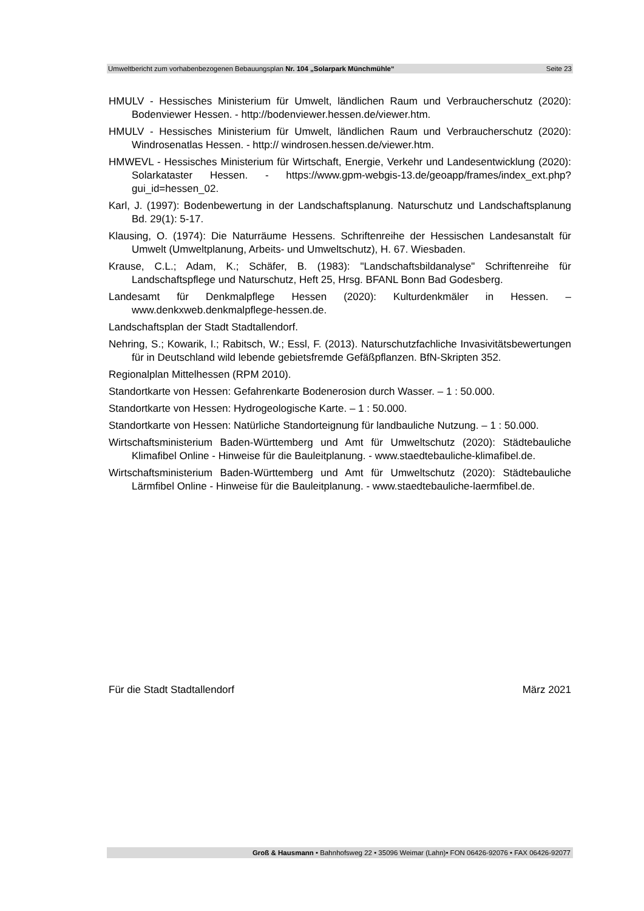Umweltbericht zum vorhabenbezogenen Bebauungsplan Nr. 104 „Solarpark Münchmühle“Seite 23
HMULV - Hessisches Ministerium für Umwelt, ländlichen Raum und Verbraucherschutz (2020): Bodenviewer Hessen. - http://bodenviewer.hessen.de/viewer.htm.
HMULV - Hessisches Ministerium für Umwelt, ländlichen Raum und Verbraucherschutz (2020): Windrosenatlas Hessen. - http:// windrosen.hessen.de/viewer.htm.
HMWEVL - Hessisches Ministerium für Wirtschaft, Energie, Verkehr und Landesentwicklung (2020): Solarkataster Hessen. - https://www.gpm-webgis-13.de/geoapp/frames/index_ext.php?gui_id=hessen_02.
Karl, J. (1997): Bodenbewertung in der Landschaftsplanung. Naturschutz und Landschaftsplanung Bd. 29(1): 5-17.
Klausing, O. (1974): Die Naturräume Hessens. Schriftenreihe der Hessischen Landesanstalt für Umwelt (Umweltplanung, Arbeits- und Umweltschutz), H. 67. Wiesbaden.
Krause, C.L.; Adam, K.; Schäfer, B. (1983): "Landschaftsbildanalyse" Schriftenreihe für Landschaftspflege und Naturschutz, Heft 25, Hrsg. BFANL Bonn Bad Godesberg.
Landesamt für Denkmalpflege Hessen (2020): Kulturdenkmäler in Hessen. – www.denkxweb.denkmalpflege-hessen.de.
Landschaftsplan der Stadt Stadtallendorf.
Nehring, S.; Kowarik, I.; Rabitsch, W.; Essl, F. (2013). Naturschutzfachliche Invasivitätsbewertungen für in Deutschland wild lebende gebietsfremde Gefäßpflanzen. BfN-Skripten 352.
Regionalplan Mittelhessen (RPM 2010).
Standortkarte von Hessen: Gefahrenkarte Bodenerosion durch Wasser. – 1 : 50.000.
Standortkarte von Hessen: Hydrogeologische Karte. – 1 : 50.000.
Standortkarte von Hessen: Natürliche Standorteignung für landbauliche Nutzung. – 1 : 50.000.
Wirtschaftsministerium Baden-Württemberg und Amt für Umweltschutz (2020): Städtebauliche Klimafibel Online - Hinweise für die Bauleitplanung. - www.staedtebauliche-klimafibel.de.
Wirtschaftsministerium Baden-Württemberg und Amt für Umweltschutz (2020): Städtebauliche Lärmfibel Online - Hinweise für die Bauleitplanung. - www.staedtebauliche-laermfibel.de.
Für die Stadt Stadtallendorf März 2021
Groß & Hausmann • Bahnhofsweg 22 • 35096 Weimar (Lahn)• FON 06426-92076 • FAX 06426-92077